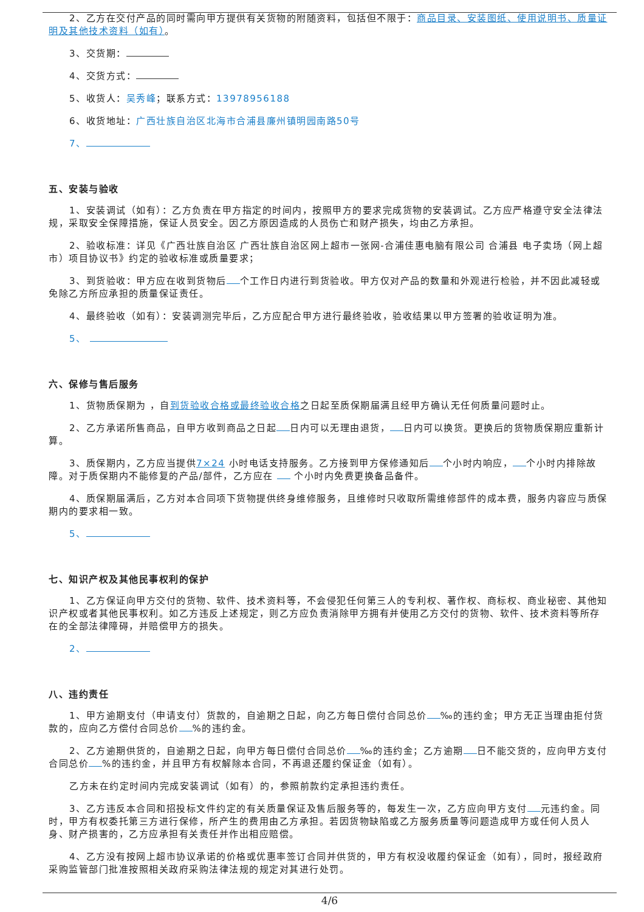2、乙方在交付产品的同时需向甲方提供有关货物的附随资料，包括但不限于：商品目录、安装图纸、使用说明书、质量证明及其他技术资料（如有）。
3、交货期：
4、交货方式：
5、收货人：吴秀峰；联系方式：13978956188
6、收货地址：广西壮族自治区北海市合浦县廉州镇明园南路50号
7、
五、安装与验收
1、安装调试（如有）：乙方负责在甲方指定的时间内，按照甲方的要求完成货物的安装调试。乙方应严格遵守安全法律法规，采取安全保障措施，保证人员安全。因乙方原因造成的人员伤亡和财产损失，均由乙方承担。
2、验收标准：详见《广西壮族自治区 广西壮族自治区网上超市一张网-合浦佳惠电脑有限公司 合浦县 电子卖场（网上超市）项目协议书》约定的验收标准或质量要求；
3、到货验收：甲方应在收到货物后 个工作日内进行到货验收。甲方仅对产品的数量和外观进行检验，并不因此减轻或免除乙方所应承担的质量保证责任。
4、最终验收（如有）：安装调测完毕后，乙方应配合甲方进行最终验收，验收结果以甲方签署的验收证明为准。
5、
六、保修与售后服务
1、货物质保期为 ，自到货验收合格或最终验收合格之日起至质保期届满且经甲方确认无任何质量问题时止。
2、乙方承诺所售商品，自甲方收到商品之日起 日内可以无理由退货， 日内可以换货。更换后的货物质保期应重新计算。
3、质保期内，乙方应当提供7×24 小时电话支持服务。乙方接到甲方保修通知后 个小时内响应， 个小时内排除故障。对于质保期内不能修复的产品/部件，乙方应在 个小时内免费更换备品备件。
4、质保期届满后，乙方对本合同项下货物提供终身维修服务，且维修时只收取所需维修部件的成本费，服务内容应与质保期内的要求相一致。
5、
七、知识产权及其他民事权利的保护
1、乙方保证向甲方交付的货物、软件、技术资料等，不会侵犯任何第三人的专利权、著作权、商标权、商业秘密、其他知识产权或者其他民事权利。如乙方违反上述规定，则乙方应负责消除甲方拥有并使用乙方交付的货物、软件、技术资料等所存在的全部法律障碍，并赔偿甲方的损失。
2、
八、违约责任
1、甲方逾期支付（申请支付）货款的，自逾期之日起，向乙方每日偿付合同总价 ‰的违约金；甲方无正当理由拒付货款的，应向乙方偿付合同总价 %的违约金。
2、乙方逾期供货的，自逾期之日起，向甲方每日偿付合同总价 ‰的违约金；乙方逾期 日不能交货的，应向甲方支付合同总价 %的违约金，并且甲方有权解除本合同，不再退还履约保证金（如有）。
乙方未在约定时间内完成安装调试（如有）的，参照前款约定承担违约责任。
3、乙方违反本合同和招投标文件约定的有关质量保证及售后服务等的，每发生一次，乙方应向甲方支付 元违约金。同时，甲方有权委托第三方进行保修，所产生的费用由乙方承担。若因货物缺陷或乙方服务质量等问题造成甲方或任何人员人身、财产损害的，乙方应承担有关责任并作出相应赔偿。
4、乙方没有按网上超市协议承诺的价格或优惠率签订合同并供货的，甲方有权没收履约保证金（如有），同时，报经政府采购监管部门批准按照相关政府采购法律法规的规定对其进行处罚。
4/6